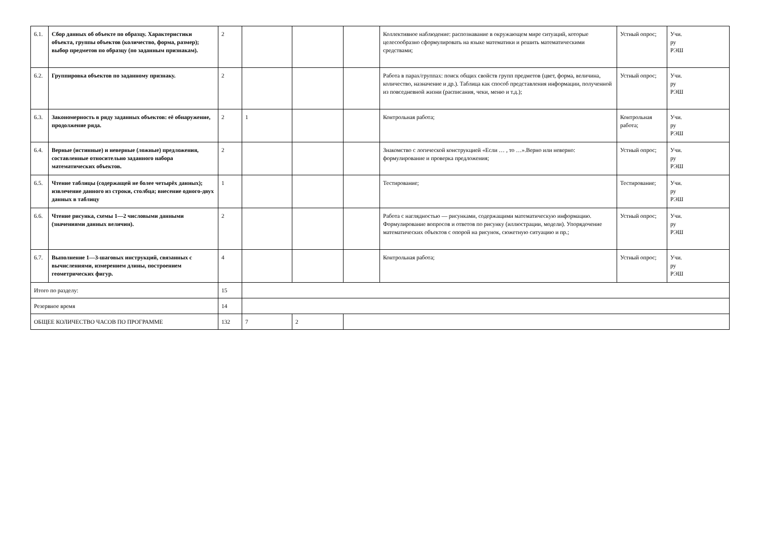| 6.1. | Сбор данных об объекте по образцу. Характеристики объекта, группы объектов (количество, форма, размер); выбор предметов по образцу (по заданным признакам). | 2 | | | | Коллективное наблюдение: распознавание в окружающем мире ситуаций, которые целесообразно сформулировать на языке математики и решить математическими средствами; | Устный опрос; | Учи. ру РЭШ |
| 6.2. | Группировка объектов по заданному признаку. | 2 | | | | Работа в парах/группах: поиск общих свойств групп предметов (цвет, форма, величина, количество, назначение и др.). Таблица как способ представления информации, полученной из повседневной жизни (расписания, чеки, меню и т.д.); | Устный опрос; | Учи. ру РЭШ |
| 6.3. | Закономерность в ряду заданных объектов: её обнаружение, продолжение ряда. | 2 | 1 | | | Контрольная работа; | Контрольная работа; | Учи. ру РЭШ |
| 6.4. | Верные (истинные) и неверные (ложные) предложения, составленные относительно заданного набора математических объектов. | 2 | | | | Знакомство с логической конструкцией «Если … , то …».Верно или неверно: формулирование и проверка предложения; | Устный опрос; | Учи. ру РЭШ |
| 6.5. | Чтение таблицы (содержащей не более четырёх данных); извлечение данного из строки, столбца; внесение одного-двух данных в таблицу | 1 | | | | Тестирование; | Тестирование; | Учи. ру РЭШ |
| 6.6. | Чтение рисунка, схемы 1—2 числовыми данными (значениями данных величин). | 2 | | | | Работа с наглядностью — рисунками, содержащими математическую информацию. Формулирование вопросов и ответов по рисунку (иллюстрации, модели). Упорядочение математических объектов с опорой на рисунок, сюжетную ситуацию и пр.; | Устный опрос; | Учи. ру РЭШ |
| 6.7. | Выполнение 1—3-шаговых инструкций, связанных с вычислениями, измерением длины, построением геометрических фигур. | 4 | | | | Контрольная работа; | Устный опрос; | Учи. ру РЭШ |
| Итого по разделу: | | 15 | | | | | | |
| Резервное время | | 14 | | | | | | |
| ОБЩЕЕ КОЛИЧЕСТВО ЧАСОВ ПО ПРОГРАММЕ | | 132 | 7 | 2 | | | | |